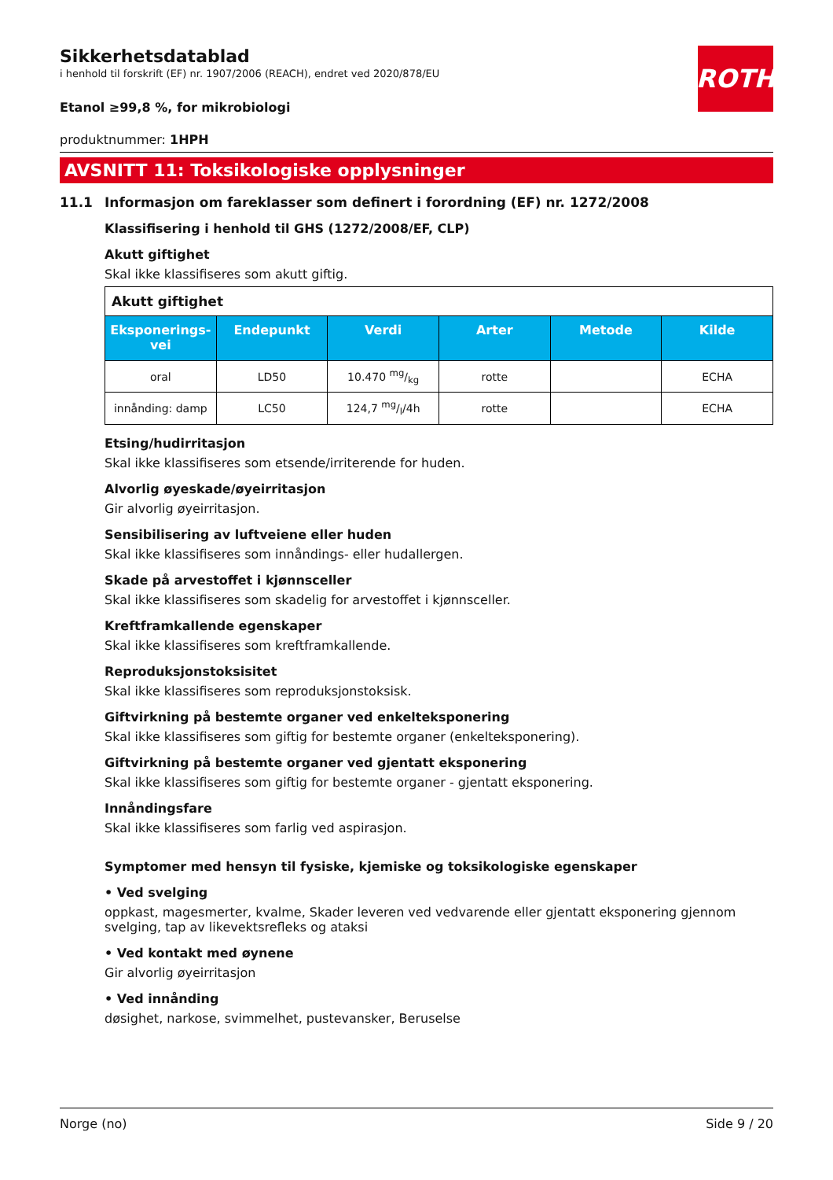Sikkerhetsdatablad
i henhold til forskrift (EF) nr. 1907/2006 (REACH), endret ved 2020/878/EU
ROTH
Etanol ≥99,8 %, for mikrobiologi
produktnummer: 1HPH
AVSNITT 11: Toksikologiske opplysninger
11.1 Informasjon om fareklasser som definert i forordning (EF) nr. 1272/2008
Klassifisering i henhold til GHS (1272/2008/EF, CLP)
Akutt giftighet
Skal ikke klassifiseres som akutt giftig.
| Akutt giftighet | | | | | |
| Eksponerings-vei | Endepunkt | Verdi | Arter | Metode | Kilde |
| oral | LD50 | 10.470 mg/kg | rotte | | ECHA |
| innånding: damp | LC50 | 124,7 mg/l/4h | rotte | | ECHA |
Etsing/hudirritasjon
Skal ikke klassifiseres som etsende/irriterende for huden.
Alvorlig øyeskade/øyeirritasjon
Gir alvorlig øyeirritasjon.
Sensibilisering av luftveiene eller huden
Skal ikke klassifiseres som innåndings- eller hudallergen.
Skade på arvestoffet i kjønnsceller
Skal ikke klassifiseres som skadelig for arvestoffet i kjønnsceller.
Kreftframkallende egenskaper
Skal ikke klassifiseres som kreftframkallende.
Reproduksjonstoksisitet
Skal ikke klassifiseres som reproduksjonstoksisk.
Giftvirkning på bestemte organer ved enkelteksponering
Skal ikke klassifiseres som giftig for bestemte organer (enkelteksponering).
Giftvirkning på bestemte organer ved gjentatt eksponering
Skal ikke klassifiseres som giftig for bestemte organer - gjentatt eksponering.
Innåndingsfare
Skal ikke klassifiseres som farlig ved aspirasjon.
Symptomer med hensyn til fysiske, kjemiske og toksikologiske egenskaper
• Ved svelging
oppkast, magesmerter, kvalme, Skader leveren ved vedvarende eller gjentatt eksponering gjennom svelging, tap av likevektsrefleks og ataksi
• Ved kontakt med øynene
Gir alvorlig øyeirritasjon
• Ved innånding
døsighet, narkose, svimmelhet, pustevansker, Beruselse
Norge (no) Side 9 / 20